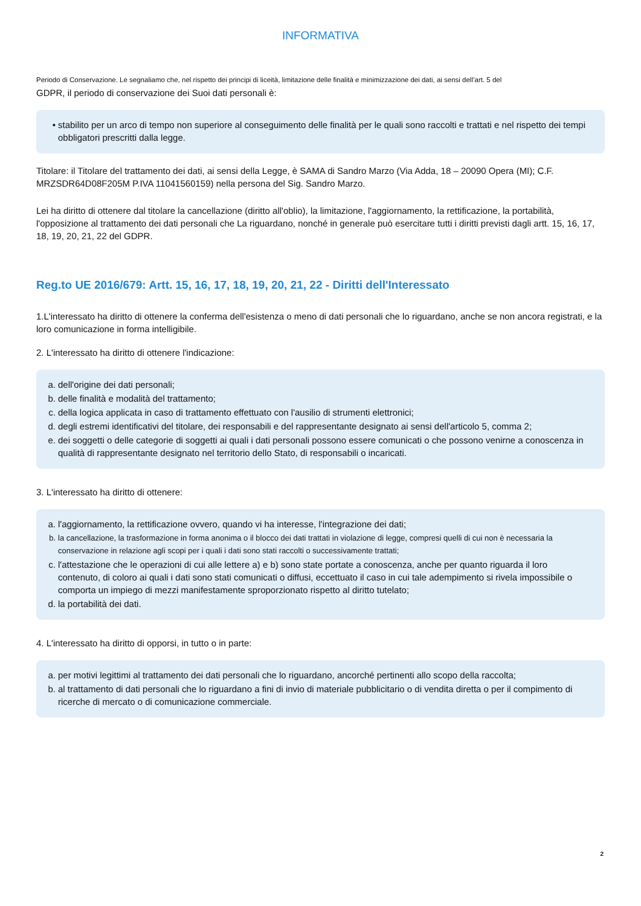INFORMATIVA
Periodo di Conservazione. Le segnaliamo che, nel rispetto dei principi di liceità, limitazione delle finalità e minimizzazione dei dati, ai sensi dell’art. 5 del
GDPR, il periodo di conservazione dei Suoi dati personali è:
• stabilito per un arco di tempo non superiore al conseguimento delle finalità per le quali sono raccolti e trattati e nel rispetto dei tempi obbligatori prescritti dalla legge.
Titolare: il Titolare del trattamento dei dati, ai sensi della Legge, è SAMA di Sandro Marzo (Via Adda, 18 – 20090 Opera (MI); C.F. MRZSDR64D08F205M P.IVA 11041560159) nella persona del Sig. Sandro Marzo.
Lei ha diritto di ottenere dal titolare la cancellazione (diritto all'oblio), la limitazione, l'aggiornamento, la rettificazione, la portabilità, l'opposizione al trattamento dei dati personali che La riguardano, nonché in generale può esercitare tutti i diritti previsti dagli artt. 15, 16, 17, 18, 19, 20, 21, 22 del GDPR.
Reg.to UE 2016/679: Artt. 15, 16, 17, 18, 19, 20, 21, 22 - Diritti dell'Interessato
1.L'interessato ha diritto di ottenere la conferma dell'esistenza o meno di dati personali che lo riguardano, anche se non ancora registrati, e la loro comunicazione in forma intelligibile.
2. L'interessato ha diritto di ottenere l'indicazione:
a. dell'origine dei dati personali;
b. delle finalità e modalità del trattamento;
c. della logica applicata in caso di trattamento effettuato con l'ausilio di strumenti elettronici;
d. degli estremi identificativi del titolare, dei responsabili e del rappresentante designato ai sensi dell'articolo 5, comma 2;
e. dei soggetti o delle categorie di soggetti ai quali i dati personali possono essere comunicati o che possono venirne a conoscenza in qualità di rappresentante designato nel territorio dello Stato, di responsabili o incaricati.
3. L'interessato ha diritto di ottenere:
a. l'aggiornamento, la rettificazione ovvero, quando vi ha interesse, l'integrazione dei dati;
b. la cancellazione, la trasformazione in forma anonima o il blocco dei dati trattati in violazione di legge, compresi quelli di cui non è necessaria la conservazione in relazione agli scopi per i quali i dati sono stati raccolti o successivamente trattati;
c. l'attestazione che le operazioni di cui alle lettere a) e b) sono state portate a conoscenza, anche per quanto riguarda il loro contenuto, di coloro ai quali i dati sono stati comunicati o diffusi, eccettuato il caso in cui tale adempimento si rivela impossibile o comporta un impiego di mezzi manifestamente sproporzionato rispetto al diritto tutelato;
d. la portabilità dei dati.
4. L'interessato ha diritto di opporsi, in tutto o in parte:
a. per motivi legittimi al trattamento dei dati personali che lo riguardano, ancorché pertinenti allo scopo della raccolta;
b. al trattamento di dati personali che lo riguardano a fini di invio di materiale pubblicitario o di vendita diretta o per il compimento di ricerche di mercato o di comunicazione commerciale.
2